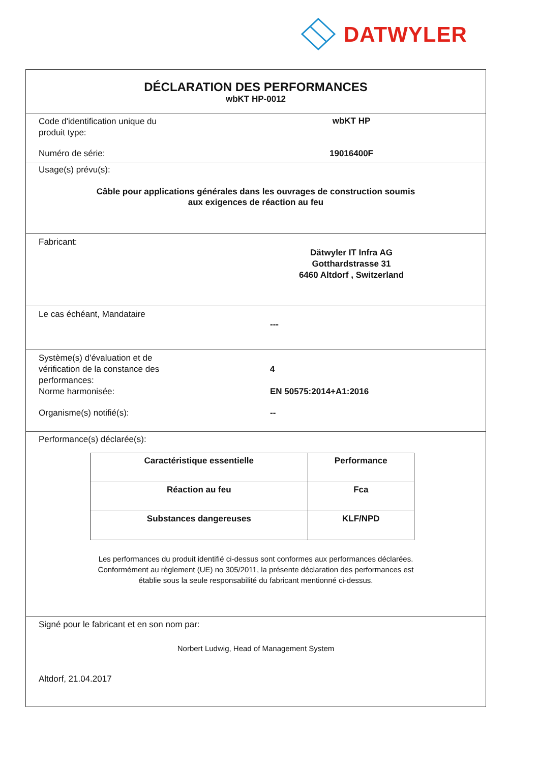DATWYLER
DÉCLARATION DES PERFORMANCES
wbKT HP-0012
Code d'identification unique du
produit type:
wbKT HP
Numéro de série: 19016400F
Usage(s) prévu(s):
Câble pour applications générales dans les ouvrages de construction soumis
aux exigences de réaction au feu
Fabricant:
Dätwyler IT Infra AG
Gotthardstrasse 31
6460 Altdorf , Switzerland
Le cas échéant, Mandataire
---
Système(s) d'évaluation et de
vérification de la constance des
performances:
Norme harmonisée:
4
EN 50575:2014+A1:2016
Organisme(s) notifié(s): --
Performance(s) déclarée(s):
| Caractéristique essentielle | Performance |
| --- | --- |
| Réaction au feu | Fca |
| Substances dangereuses | KLF/NPD |
Les performances du produit identifié ci-dessus sont conformes aux performances déclarées.
Conformément au règlement (UE) no 305/2011, la présente déclaration des performances est
établie sous la seule responsabilité du fabricant mentionné ci-dessus.
Signé pour le fabricant et en son nom par:
Norbert Ludwig, Head of Management System
Altdorf, 21.04.2017